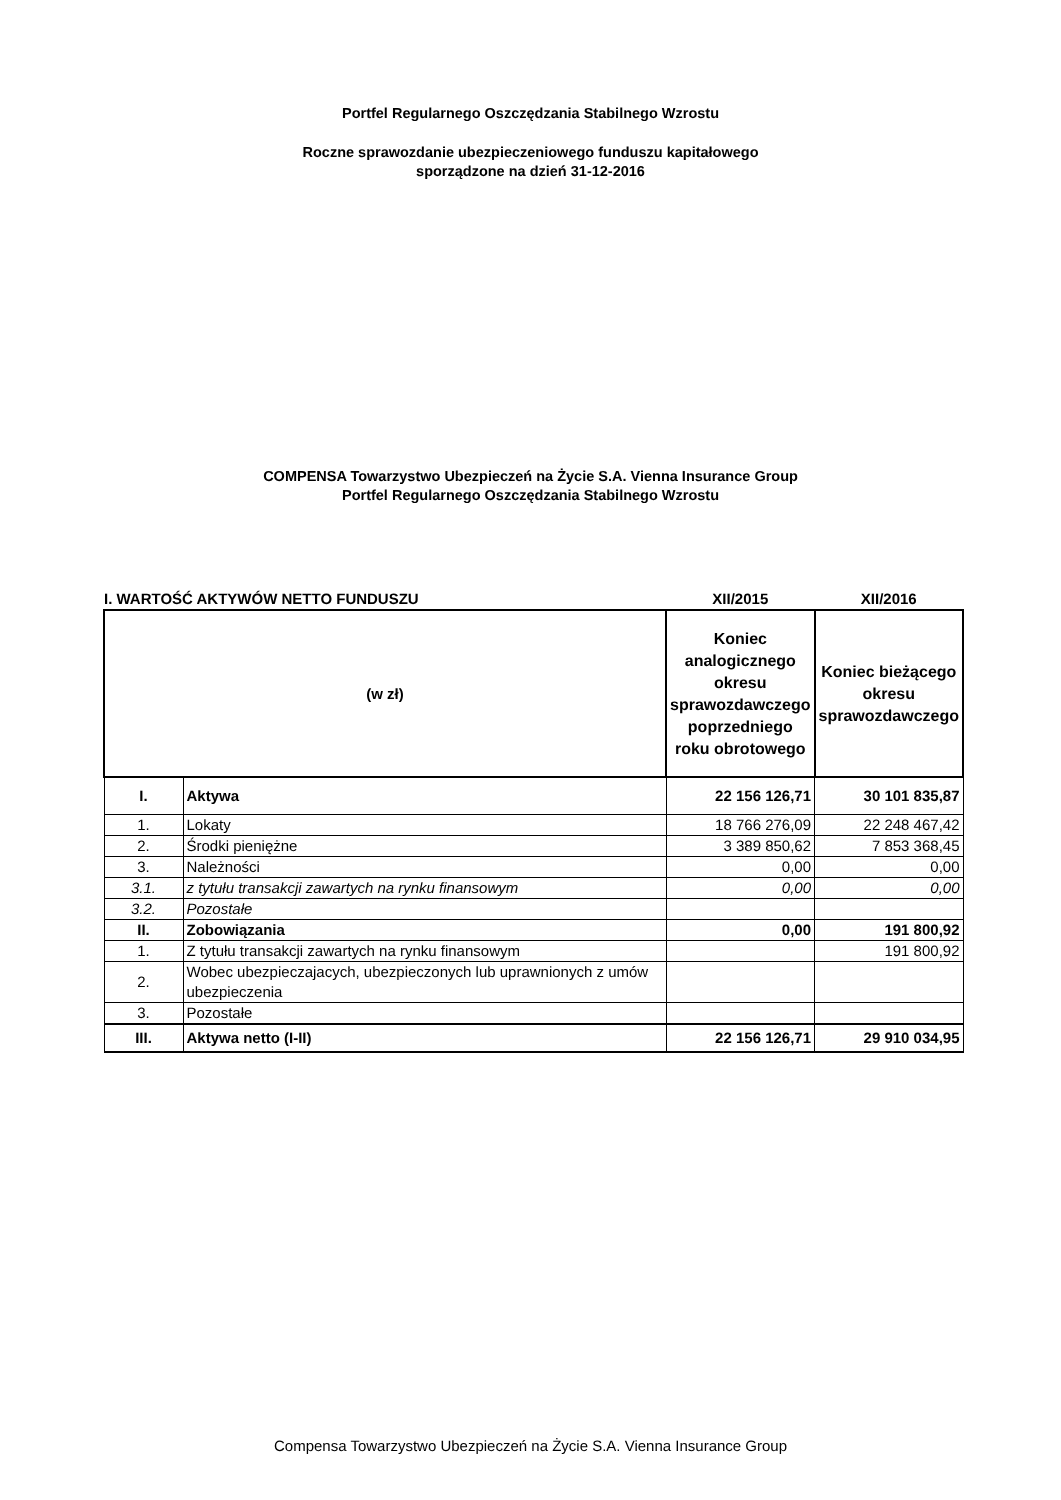Portfel Regularnego Oszczędzania Stabilnego Wzrostu
Roczne sprawozdanie ubezpieczeniowego funduszu kapitałowego
sporządzone na dzień 31-12-2016
COMPENSA Towarzystwo Ubezpieczeń na Życie S.A. Vienna Insurance Group
Portfel Regularnego Oszczędzania Stabilnego Wzrostu
| I. WARTOŚĆ AKTYWÓW NETTO FUNDUSZU | | XII/2015 | XII/2016 |
| (w zł) | | Koniec analogicznego okresu sprawozdawczego poprzedniego roku obrotowego | Koniec bieżącego okresu sprawozdawczego |
| I. | Aktywa | 22 156 126,71 | 30 101 835,87 |
| 1. | Lokaty | 18 766 276,09 | 22 248 467,42 |
| 2. | Środki pieniężne | 3 389 850,62 | 7 853 368,45 |
| 3. | Należności | 0,00 | 0,00 |
| 3.1. | z tytułu transakcji zawartych na rynku finansowym | 0,00 | 0,00 |
| 3.2. | Pozostałe | | |
| II. | Zobowiązania | 0,00 | 191 800,92 |
| 1. | Z tytułu transakcji zawartych na rynku finansowym | | 191 800,92 |
| 2. | Wobec ubezpieczajacych, ubezpieczonych lub uprawnionych z umów ubezpieczenia | | |
| 3. | Pozostałe | | |
| III. | Aktywa netto (I-II) | 22 156 126,71 | 29 910 034,95 |
Compensa Towarzystwo Ubezpieczeń na Życie S.A. Vienna Insurance Group